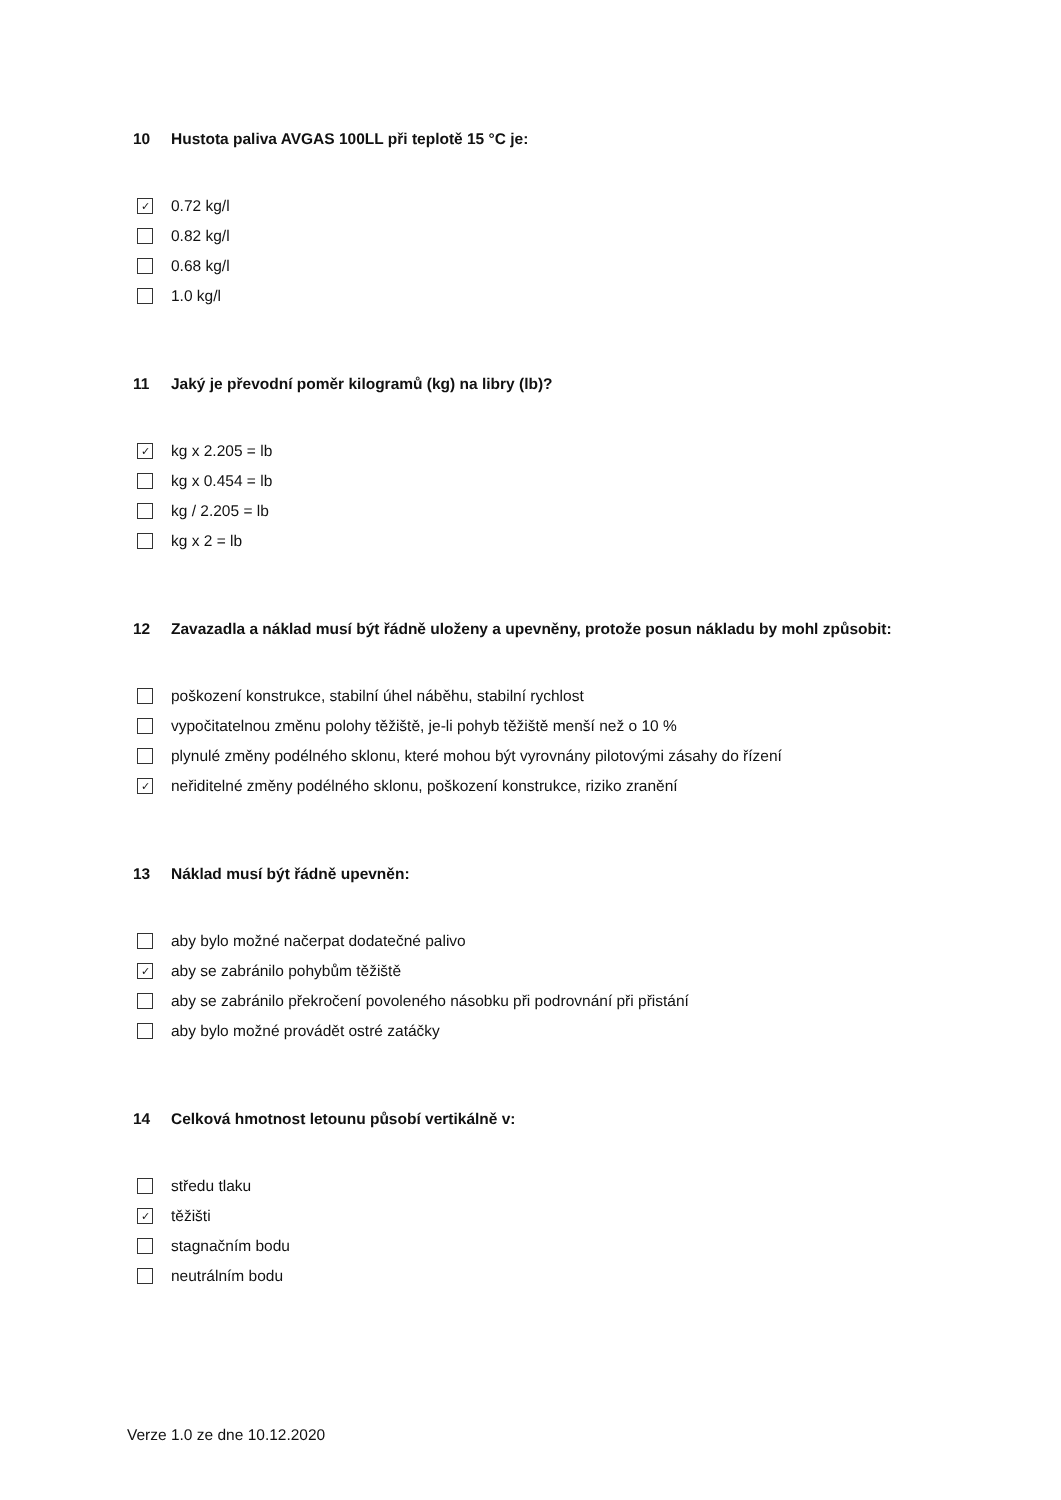10 Hustota paliva AVGAS 100LL při teplotě 15 °C je:
✓ 0.72 kg/l
0.82 kg/l
0.68 kg/l
1.0 kg/l
11 Jaký je převodní poměr kilogramů (kg) na libry (lb)?
✓ kg x 2.205 = lb
kg x 0.454 = lb
kg / 2.205 = lb
kg x 2 = lb
12 Zavazadla a náklad musí být řádně uloženy a upevněny, protože posun nákladu by mohl způsobit:
poškození konstrukce, stabilní úhel náběhu, stabilní rychlost
vypočitatelnou změnu polohy těžiště, je-li pohyb těžiště menší než o 10 %
plynulé změny podélného sklonu, které mohou být vyrovnány pilotovými zásahy do řízení
✓ neřiditelné změny podélného sklonu, poškození konstrukce, riziko zranění
13 Náklad musí být řádně upevněn:
aby bylo možné načerpat dodatečné palivo
✓ aby se zabránilo pohybům těžiště
aby se zabránilo překročení povoleného násobku při podrovnání při přistání
aby bylo možné provádět ostré zatáčky
14 Celková hmotnost letounu působí vertikálně v:
středu tlaku
✓ těžišti
stagnačním bodu
neutrálním bodu
Verze 1.0 ze dne 10.12.2020